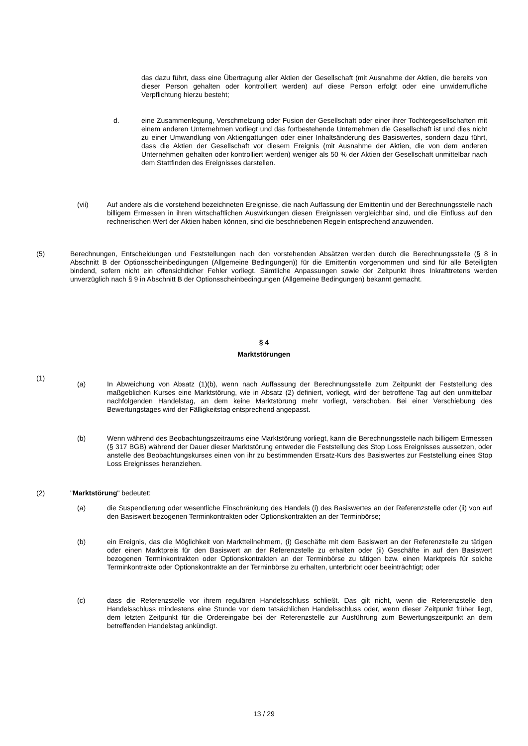das dazu führt, dass eine Übertragung aller Aktien der Gesellschaft (mit Ausnahme der Aktien, die bereits von dieser Person gehalten oder kontrolliert werden) auf diese Person erfolgt oder eine unwiderrufliche Verpflichtung hierzu besteht;
d. eine Zusammenlegung, Verschmelzung oder Fusion der Gesellschaft oder einer ihrer Tochtergesellschaften mit einem anderen Unternehmen vorliegt und das fortbestehende Unternehmen die Gesellschaft ist und dies nicht zu einer Umwandlung von Aktiengattungen oder einer Inhaltsänderung des Basiswertes, sondern dazu führt, dass die Aktien der Gesellschaft vor diesem Ereignis (mit Ausnahme der Aktien, die von dem anderen Unternehmen gehalten oder kontrolliert werden) weniger als 50 % der Aktien der Gesellschaft unmittelbar nach dem Stattfinden des Ereignisses darstellen.
(vii) Auf andere als die vorstehend bezeichneten Ereignisse, die nach Auffassung der Emittentin und der Berechnungsstelle nach billigem Ermessen in ihren wirtschaftlichen Auswirkungen diesen Ereignissen vergleichbar sind, und die Einfluss auf den rechnerischen Wert der Aktien haben können, sind die beschriebenen Regeln entsprechend anzuwenden.
(5) Berechnungen, Entscheidungen und Feststellungen nach den vorstehenden Absätzen werden durch die Berechnungsstelle (§ 8 in Abschnitt B der Optionsscheinbedingungen (Allgemeine Bedingungen)) für die Emittentin vorgenommen und sind für alle Beteiligten bindend, sofern nicht ein offensichtlicher Fehler vorliegt. Sämtliche Anpassungen sowie der Zeitpunkt ihres Inkrafttretens werden unverzüglich nach § 9 in Abschnitt B der Optionsscheinbedingungen (Allgemeine Bedingungen) bekannt gemacht.
§ 4
Marktstörungen
(1)
(a) In Abweichung von Absatz (1)(b), wenn nach Auffassung der Berechnungsstelle zum Zeitpunkt der Feststellung des maßgeblichen Kurses eine Marktstörung, wie in Absatz (2) definiert, vorliegt, wird der betroffene Tag auf den unmittelbar nachfolgenden Handelstag, an dem keine Marktstörung mehr vorliegt, verschoben. Bei einer Verschiebung des Bewertungstages wird der Fälligkeitstag entsprechend angepasst.
(b) Wenn während des Beobachtungszeitraums eine Marktstörung vorliegt, kann die Berechnungsstelle nach billigem Ermessen (§ 317 BGB) während der Dauer dieser Marktstörung entweder die Feststellung des Stop Loss Ereignisses aussetzen, oder anstelle des Beobachtungskurses einen von ihr zu bestimmenden Ersatz-Kurs des Basiswertes zur Feststellung eines Stop Loss Ereignisses heranziehen.
(2) "Marktstörung" bedeutet:
(a) die Suspendierung oder wesentliche Einschränkung des Handels (i) des Basiswertes an der Referenzstelle oder (ii) von auf den Basiswert bezogenen Terminkontrakten oder Optionskontrakten an der Terminbörse;
(b) ein Ereignis, das die Möglichkeit von Marktteilnehmern, (i) Geschäfte mit dem Basiswert an der Referenzstelle zu tätigen oder einen Marktpreis für den Basiswert an der Referenzstelle zu erhalten oder (ii) Geschäfte in auf den Basiswert bezogenen Terminkontrakten oder Optionskontrakten an der Terminbörse zu tätigen bzw. einen Marktpreis für solche Terminkontrakte oder Optionskontrakte an der Terminbörse zu erhalten, unterbricht oder beeinträchtigt; oder
(c) dass die Referenzstelle vor ihrem regulären Handelsschluss schließt. Das gilt nicht, wenn die Referenzstelle den Handelsschluss mindestens eine Stunde vor dem tatsächlichen Handelsschluss oder, wenn dieser Zeitpunkt früher liegt, dem letzten Zeitpunkt für die Ordereingabe bei der Referenzstelle zur Ausführung zum Bewertungszeitpunkt an dem betreffenden Handelstag ankündigt.
13 / 29